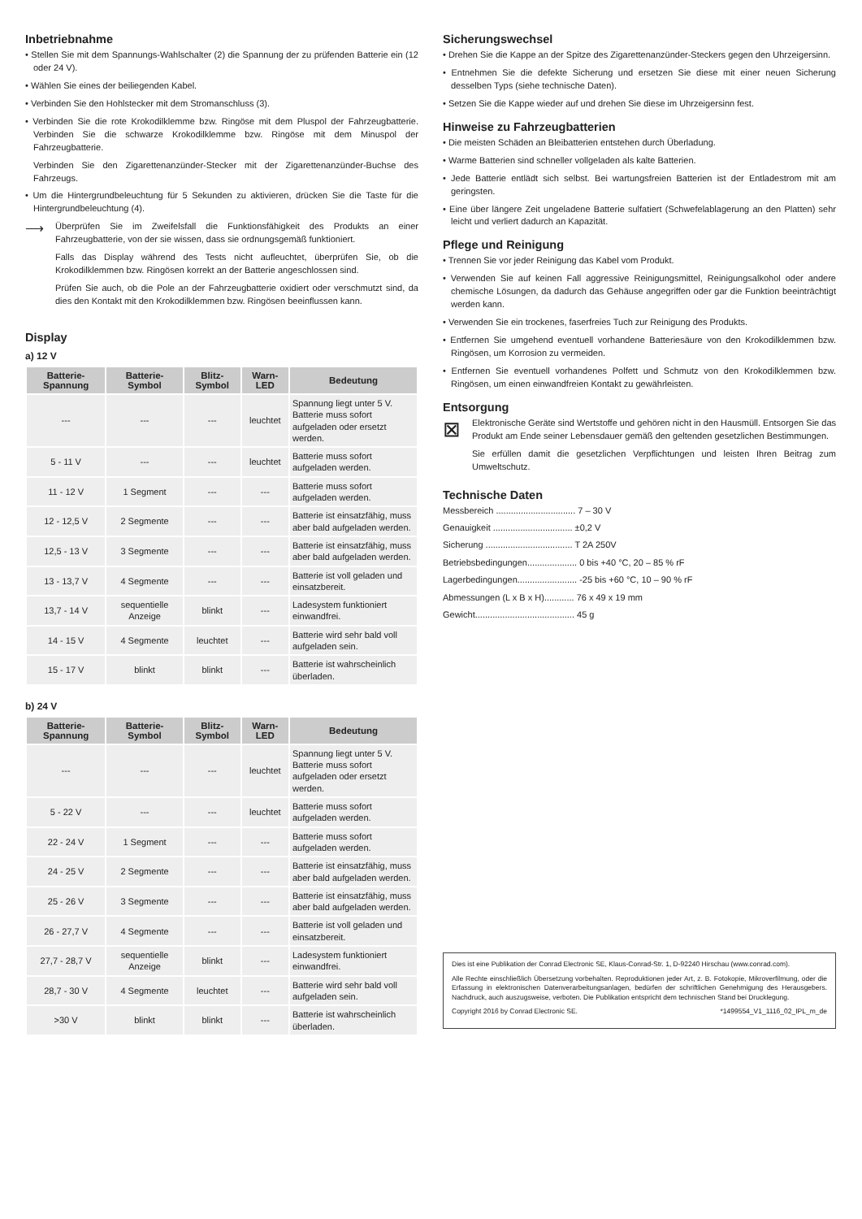Inbetriebnahme
• Stellen Sie mit dem Spannungs-Wahlschalter (2) die Spannung der zu prüfenden Batterie ein (12 oder 24 V).
• Wählen Sie eines der beiliegenden Kabel.
• Verbinden Sie den Hohlstecker mit dem Stromanschluss (3).
• Verbinden Sie die rote Krokodilklemme bzw. Ringöse mit dem Pluspol der Fahrzeugbatterie. Verbinden Sie die schwarze Krokodilklemme bzw. Ringöse mit dem Minuspol der Fahrzeugbatterie.
Verbinden Sie den Zigarettenanzünder-Stecker mit der Zigarettenanzünder-Buchse des Fahrzeugs.
• Um die Hintergrundbeleuchtung für 5 Sekunden zu aktivieren, drücken Sie die Taste für die Hintergrundbeleuchtung (4).
⟶
Überprüfen Sie im Zweifelsfall die Funktionsfähigkeit des Produkts an einer Fahrzeugbatterie, von der sie wissen, dass sie ordnungsgemäß funktioniert.
Falls das Display während des Tests nicht aufleuchtet, überprüfen Sie, ob die Krokodilklemmen bzw. Ringösen korrekt an der Batterie angeschlossen sind.
Prüfen Sie auch, ob die Pole an der Fahrzeugbatterie oxidiert oder verschmutzt sind, da dies den Kontakt mit den Krokodilklemmen bzw. Ringösen beeinflussen kann.
Display
a) 12 V
| Batterie-Spannung | Batterie-Symbol | Blitz-Symbol | Warn-LED | Bedeutung |
| --- | --- | --- | --- | --- |
| --- | --- | --- | leuchtet | Spannung liegt unter 5 V. Batterie muss sofort aufgeladen oder ersetzt werden. |
| 5 - 11 V | --- | --- | leuchtet | Batterie muss sofort aufgeladen werden. |
| 11 - 12 V | 1 Segment | --- | --- | Batterie muss sofort aufgeladen werden. |
| 12 - 12,5 V | 2 Segmente | --- | --- | Batterie ist einsatzfähig, muss aber bald aufgeladen werden. |
| 12,5 - 13 V | 3 Segmente | --- | --- | Batterie ist einsatzfähig, muss aber bald aufgeladen werden. |
| 13 - 13,7 V | 4 Segmente | --- | --- | Batterie ist voll geladen und einsatzbereit. |
| 13,7 - 14 V | sequentielle Anzeige | blinkt | --- | Ladesystem funktioniert einwandfrei. |
| 14 - 15 V | 4 Segmente | leuchtet | --- | Batterie wird sehr bald voll aufgeladen sein. |
| 15 - 17 V | blinkt | blinkt | --- | Batterie ist wahrscheinlich überladen. |
b) 24 V
| Batterie-Spannung | Batterie-Symbol | Blitz-Symbol | Warn-LED | Bedeutung |
| --- | --- | --- | --- | --- |
| --- | --- | --- | leuchtet | Spannung liegt unter 5 V. Batterie muss sofort aufgeladen oder ersetzt werden. |
| 5 - 22 V | --- | --- | leuchtet | Batterie muss sofort aufgeladen werden. |
| 22 - 24 V | 1 Segment | --- | --- | Batterie muss sofort aufgeladen werden. |
| 24 - 25 V | 2 Segmente | --- | --- | Batterie ist einsatzfähig, muss aber bald aufgeladen werden. |
| 25 - 26 V | 3 Segmente | --- | --- | Batterie ist einsatzfähig, muss aber bald aufgeladen werden. |
| 26 - 27,7 V | 4 Segmente | --- | --- | Batterie ist voll geladen und einsatzbereit. |
| 27,7 - 28,7 V | sequentielle Anzeige | blinkt | --- | Ladesystem funktioniert einwandfrei. |
| 28,7 - 30 V | 4 Segmente | leuchtet | --- | Batterie wird sehr bald voll aufgeladen sein. |
| >30 V | blinkt | blinkt | --- | Batterie ist wahrscheinlich überladen. |
Sicherungswechsel
• Drehen Sie die Kappe an der Spitze des Zigarettenanzünder-Steckers gegen den Uhrzeigersinn.
• Entnehmen Sie die defekte Sicherung und ersetzen Sie diese mit einer neuen Sicherung desselben Typs (siehe technische Daten).
• Setzen Sie die Kappe wieder auf und drehen Sie diese im Uhrzeigersinn fest.
Hinweise zu Fahrzeugbatterien
• Die meisten Schäden an Bleibatterien entstehen durch Überladung.
• Warme Batterien sind schneller vollgeladen als kalte Batterien.
• Jede Batterie entlädt sich selbst. Bei wartungsfreien Batterien ist der Entladestrom mit am geringsten.
• Eine über längere Zeit ungeladene Batterie sulfatiert (Schwefelablagerung an den Platten) sehr leicht und verliert dadurch an Kapazität.
Pflege und Reinigung
• Trennen Sie vor jeder Reinigung das Kabel vom Produkt.
• Verwenden Sie auf keinen Fall aggressive Reinigungsmittel, Reinigungsalkohol oder andere chemische Lösungen, da dadurch das Gehäuse angegriffen oder gar die Funktion beeinträchtigt werden kann.
• Verwenden Sie ein trockenes, faserfreies Tuch zur Reinigung des Produkts.
• Entfernen Sie umgehend eventuell vorhandene Batteriesäure von den Krokodilklemmen bzw. Ringösen, um Korrosion zu vermeiden.
• Entfernen Sie eventuell vorhandenes Polfett und Schmutz von den Krokodilklemmen bzw. Ringösen, um einen einwandfreien Kontakt zu gewährleisten.
Entsorgung
⊠
Elektronische Geräte sind Wertstoffe und gehören nicht in den Hausmüll. Entsorgen Sie das Produkt am Ende seiner Lebensdauer gemäß den geltenden gesetzlichen Bestimmungen.
Sie erfüllen damit die gesetzlichen Verpflichtungen und leisten Ihren Beitrag zum Umweltschutz.
Technische Daten
Messbereich ................................ 7 – 30 V
Genauigkeit ................................ ±0,2 V
Sicherung ................................... T 2A 250V
Betriebsbedingungen.................... 0 bis +40 °C, 20 – 85 % rF
Lagerbedingungen........................ -25 bis +60 °C, 10 – 90 % rF
Abmessungen (L x B x H)............ 76 x 49 x 19 mm
Gewicht........................................ 45 g
Dies ist eine Publikation der Conrad Electronic SE, Klaus-Conrad-Str. 1, D-92240 Hirschau (www.conrad.com).
Alle Rechte einschließlich Übersetzung vorbehalten. Reproduktionen jeder Art, z. B. Fotokopie, Mikroverfilmung, oder die Erfassung in elektronischen Datenverarbeitungsanlagen, bedürfen der schriftlichen Genehmigung des Herausgebers. Nachdruck, auch auszugsweise, verboten. Die Publikation entspricht dem technischen Stand bei Drucklegung.
Copyright 2016 by Conrad Electronic SE. *1499554_V1_1116_02_IPL_m_de